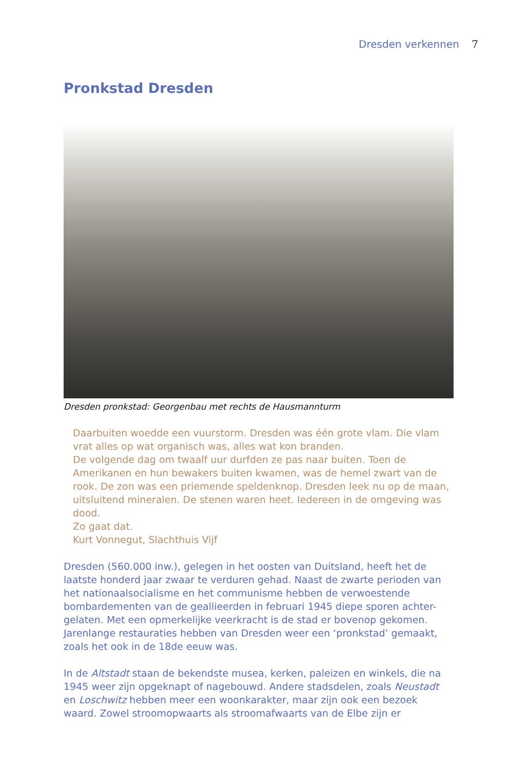Dresden verkennen 7
Pronkstad Dresden
Dresden pronkstad: Georgenbau met rechts de Hausmannturm
Daarbuiten woedde een vuurstorm. Dresden was één grote vlam. Die vlam vrat alles op wat organisch was, alles wat kon branden.
De volgende dag om twaalf uur durfden ze pas naar buiten. Toen de Amerikanen en hun bewakers buiten kwamen, was de hemel zwart van de rook. De zon was een priemende speldenknop. Dresden leek nu op de maan, uitsluitend mineralen. De stenen waren heet. Iedereen in de omgeving was dood.
Zo gaat dat.
Kurt Vonnegut, Slachthuis Vijf
Dresden (560.000 inw.), gelegen in het oosten van Duitsland, heeft het de laatste honderd jaar zwaar te verduren gehad. Naast de zwarte perioden van het nationaalsocialisme en het communisme hebben de verwoestende bombardementen van de geallieerden in februari 1945 diepe sporen achter-gelaten. Met een opmerkelijke veerkracht is de stad er bovenop gekomen. Jarenlange restauraties hebben van Dresden weer een ‘pronkstad’ gemaakt, zoals het ook in de 18de eeuw was.
In de Altstadt staan de bekendste musea, kerken, paleizen en winkels, die na 1945 weer zijn opgeknapt of nagebouwd. Andere stadsdelen, zoals Neustadt en Loschwitz hebben meer een woonkarakter, maar zijn ook een bezoek waard. Zowel stroomopwaarts als stroomafwaarts van de Elbe zijn er